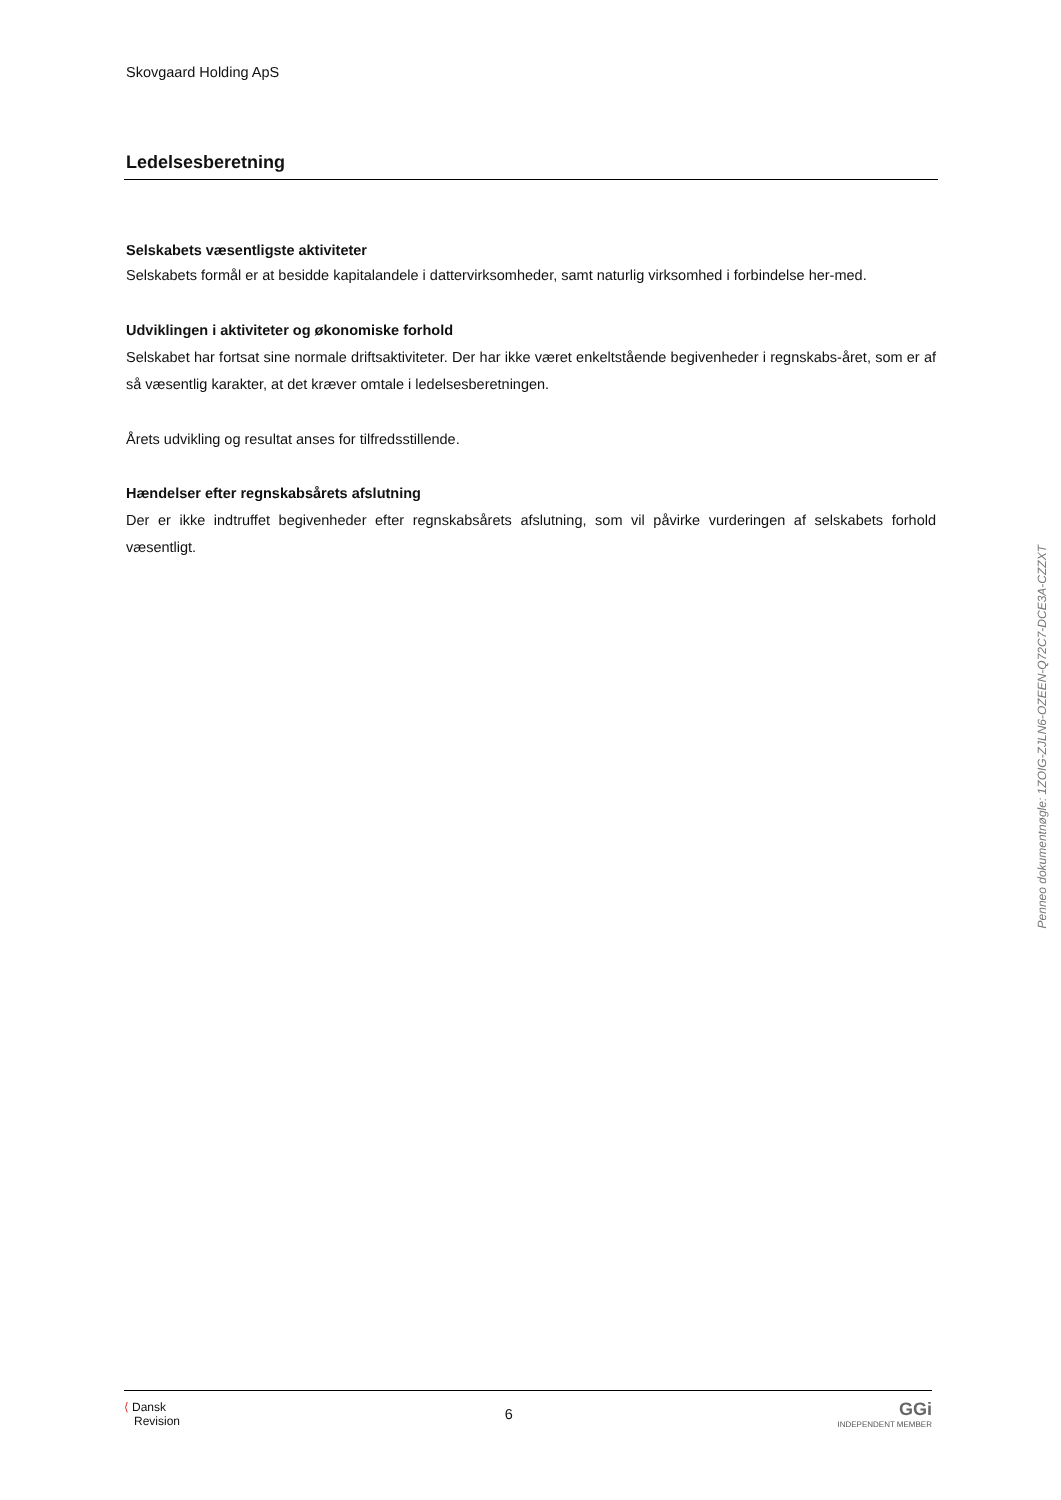Skovgaard Holding ApS
Ledelsesberetning
Selskabets væsentligste aktiviteter
Selskabets formål er at besidde kapitalandele i dattervirksomheder, samt naturlig virksomhed i forbindelse her-med.
Udviklingen i aktiviteter og økonomiske forhold
Selskabet har fortsat sine normale driftsaktiviteter. Der har ikke været enkeltstående begivenheder i regnskabs-året, som er af så væsentlig karakter, at det kræver omtale i ledelsesberetningen.
Årets udvikling og resultat anses for tilfredsstillende.
Hændelser efter regnskabsårets afslutning
Der er ikke indtruffet begivenheder efter regnskabsårets afslutning, som vil påvirke vurderingen af selskabets forhold væsentligt.
Penneo dokumentnøgle: 1ZOIG-ZJLN6-OZEEN-Q72C7-DCE3A-CZZXT
⟨ Dansk
Revision
6
GGi
INDEPENDENT MEMBER